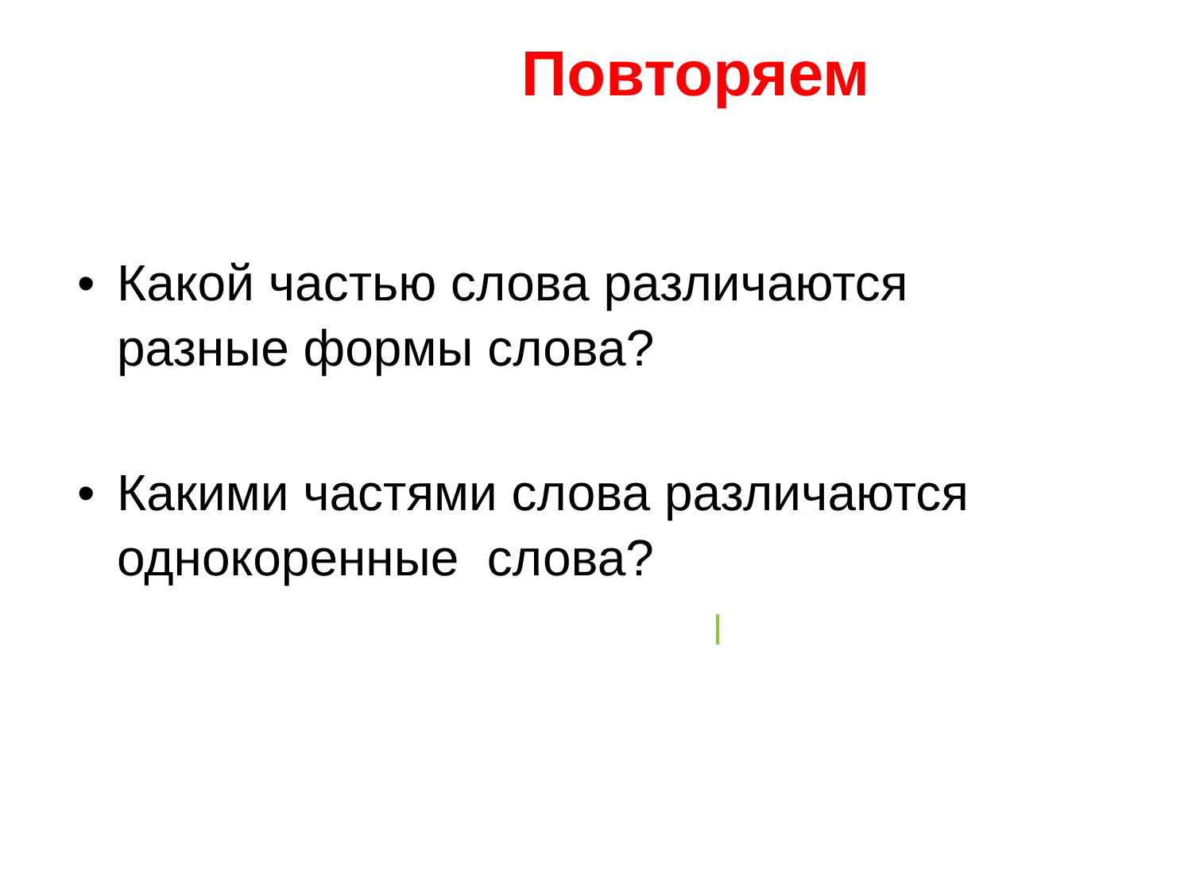Повторяем
• Какой частью слова различаются разные формы слова?
• Какими частями слова различаются однокоренные слова?